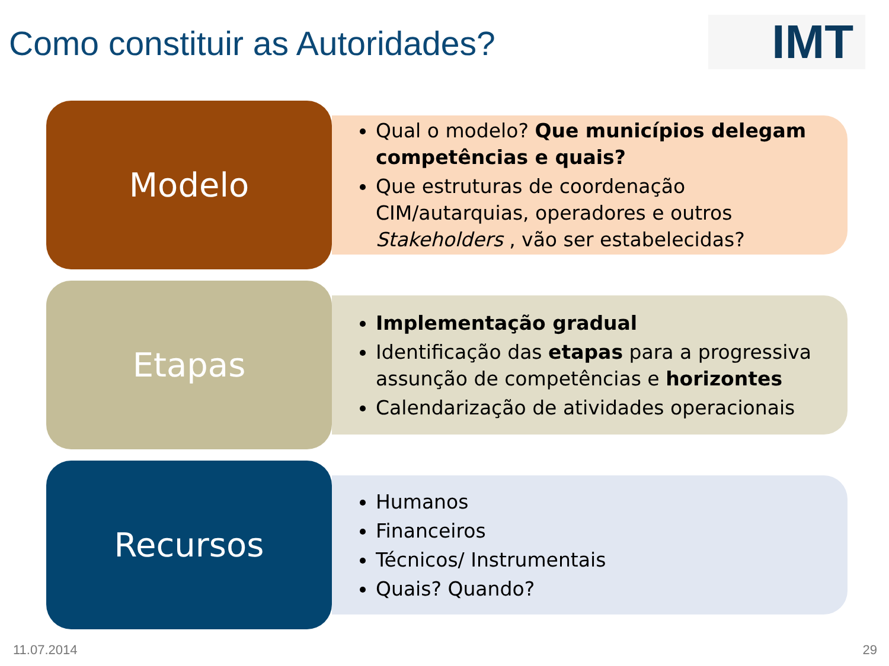Como constituir as Autoridades?
IMT
Modelo
Qual o modelo? Que municípios delegam competências e quais?
Que estruturas de coordenação CIM/autarquias, operadores e outros Stakeholders , vão ser estabelecidas?
Etapas
Implementação gradual
Identificação das etapas para a progressiva assunção de competências e horizontes
Calendarização de atividades operacionais
Recursos
Humanos
Financeiros
Técnicos/ Instrumentais
Quais? Quando?
11.07.2014 29